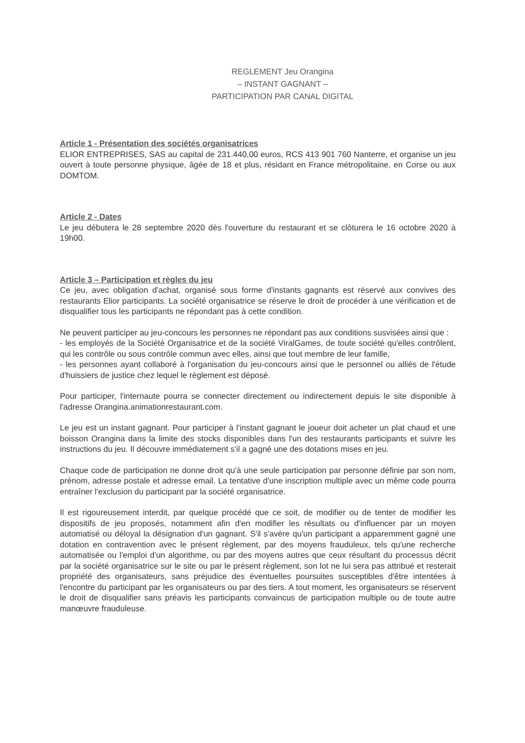REGLEMENT Jeu Orangina
– INSTANT GAGNANT –
PARTICIPATION PAR CANAL DIGITAL
Article 1 - Présentation des sociétés organisatrices
ELIOR ENTREPRISES, SAS au capital de 231.440,00 euros, RCS 413 901 760 Nanterre, et organise un jeu ouvert à toute personne physique, âgée de 18 et plus, résidant en France métropolitaine, en Corse ou aux DOMTOM.
Article 2 - Dates
Le jeu débutera le 28 septembre 2020 dès l'ouverture du restaurant et se clôturera le 16 octobre 2020 à 19h00.
Article 3 – Participation et règles du jeu
Ce jeu, avec obligation d'achat, organisé sous forme d'instants gagnants est réservé aux convives des restaurants Elior participants. La société organisatrice se réserve le droit de procéder à une vérification et de disqualifier tous les participants ne répondant pas à cette condition.
Ne peuvent participer au jeu-concours les personnes ne répondant pas aux conditions susvisées ainsi que :
- les employés de la Société Organisatrice et de la société ViralGames, de toute société qu'elles contrôlent, qui les contrôle ou sous contrôle commun avec elles, ainsi que tout membre de leur famille,
- les personnes ayant collaboré à l'organisation du jeu-concours ainsi que le personnel ou alliés de l'étude d'huissiers de justice chez lequel le règlement est déposé.
Pour participer, l'internaute pourra se connecter directement ou indirectement depuis le site disponible à l'adresse Orangina.animationrestaurant.com.
Le jeu est un instant gagnant. Pour participer à l'instant gagnant le joueur doit acheter un plat chaud et une boisson Orangina dans la limite des stocks disponibles dans l'un des restaurants participants et suivre les instructions du jeu. Il découvre immédiatement s'il a gagné une des dotations mises en jeu.
Chaque code de participation ne donne droit qu'à une seule participation par personne définie par son nom, prénom, adresse postale et adresse email. La tentative d'une inscription multiple avec un même code pourra entraîner l'exclusion du participant par la société organisatrice.
Il est rigoureusement interdit, par quelque procédé que ce soit, de modifier ou de tenter de modifier les dispositifs de jeu proposés, notamment afin d'en modifier les résultats ou d'influencer par un moyen automatisé ou déloyal la désignation d'un gagnant. S'il s'avère qu'un participant a apparemment gagné une dotation en contravention avec le présent règlement, par des moyens frauduleux, tels qu'une recherche automatisée ou l'emploi d'un algorithme, ou par des moyens autres que ceux résultant du processus décrit par la société organisatrice sur le site ou par le présent règlement, son lot ne lui sera pas attribué et resterait propriété des organisateurs, sans préjudice des éventuelles poursuites susceptibles d'être intentées à l'encontre du participant par les organisateurs ou par des tiers. A tout moment, les organisateurs se réservent le droit de disqualifier sans préavis les participants convaincus de participation multiple ou de toute autre manœuvre frauduleuse.